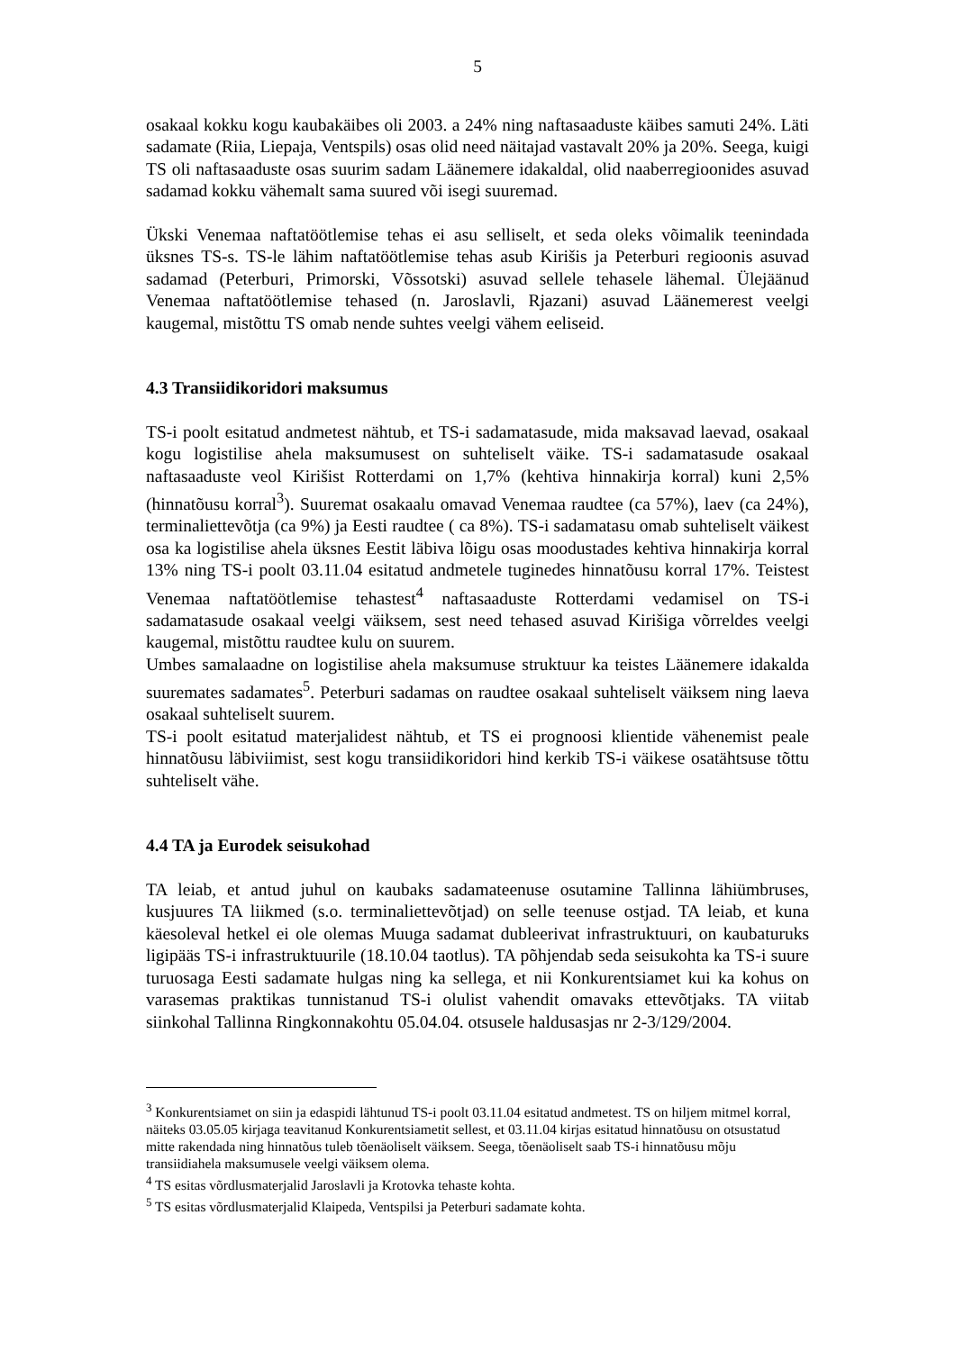5
osakaal kokku kogu kaubakäibes oli 2003. a 24% ning naftasaaduste käibes samuti 24%. Läti sadamate (Riia, Liepaja, Ventspils) osas olid need näitajad vastavalt 20% ja 20%. Seega, kuigi TS oli naftasaaduste osas suurim sadam Läänemere idakaldal, olid naaberregioonides asuvad sadamad kokku vähemalt sama suured või isegi suuremad.
Ükski Venemaa naftatöötlemise tehas ei asu selliselt, et seda oleks võimalik teenindada üksnes TS-s. TS-le lähim naftatöötlemise tehas asub Kirišis ja Peterburi regioonis asuvad sadamad (Peterburi, Primorski, Võssotski) asuvad sellele tehasele lähemal. Ülejäänud Venemaa naftatöötlemise tehased (n. Jaroslavli, Rjazani) asuvad Läänemerest veelgi kaugemal, mistõttu TS omab nende suhtes veelgi vähem eeliseid.
4.3 Transiidikoridori maksumus
TS-i poolt esitatud andmetest nähtub, et TS-i sadamatasude, mida maksavad laevad, osakaal kogu logistilise ahela maksumusest on suhteliselt väike. TS-i sadamatasude osakaal naftasaaduste veol Kirišist Rotterdami on 1,7% (kehtiva hinnakirja korral) kuni 2,5% (hinnatõusu korral<sup>3</sup>). Suuremat osakaalu omavad Venemaa raudtee (ca 57%), laev (ca 24%), terminaliettevõtja (ca 9%) ja Eesti raudtee ( ca 8%). TS-i sadamatasu omab suhteliselt väikest osa ka logistilise ahela üksnes Eestit läbiva lõigu osas moodustades kehtiva hinnakirja korral 13% ning TS-i poolt 03.11.04 esitatud andmetele tuginedes hinnatõusu korral 17%. Teistest Venemaa naftatöötlemise tehastest<sup>4</sup> naftasaaduste Rotterdami vedamisel on TS-i sadamatasude osakaal veelgi väiksem, sest need tehased asuvad Kirišiga võrreldes veelgi kaugemal, mistõttu raudtee kulu on suurem.
Umbes samalaadne on logistilise ahela maksumuse struktuur ka teistes Läänemere idakalda suuremates sadamates<sup>5</sup>. Peterburi sadamas on raudtee osakaal suhteliselt väiksem ning laeva osakaal suhteliselt suurem.
TS-i poolt esitatud materjalidest nähtub, et TS ei prognoosi klientide vähenemist peale hinnatõusu läbiviimist, sest kogu transiidikoridori hind kerkib TS-i väikese osatähtsuse tõttu suhteliselt vähe.
4.4 TA ja Eurodek seisukohad
TA leiab, et antud juhul on kaubaks sadamateenuse osutamine Tallinna lähiümbruses, kusjuures TA liikmed (s.o. terminaliettevõtjad) on selle teenuse ostjad. TA leiab, et kuna käesoleval hetkel ei ole olemas Muuga sadamat dubleerivat infrastruktuuri, on kaubaturuks ligipääs TS-i infrastruktuurile (18.10.04 taotlus). TA põhjendab seda seisukohta ka TS-i suure turuosaga Eesti sadamate hulgas ning ka sellega, et nii Konkurentsiamet kui ka kohus on varasemas praktikas tunnistanud TS-i olulist vahendit omavaks ettevõtjaks. TA viitab siinkohal Tallinna Ringkonnakohtu 05.04.04. otsusele haldusasjas nr 2-3/129/2004.
<sup>3</sup> Konkurentsiamet on siin ja edaspidi lähtunud TS-i poolt 03.11.04 esitatud andmetest. TS on hiljem mitmel korral, näiteks 03.05.05 kirjaga teavitanud Konkurentsiametit sellest, et 03.11.04 kirjas esitatud hinnatõusu on otsustatud mitte rakendada ning hinnatõus tuleb tõenäoliselt väiksem. Seega, tõenäoliselt saab TS-i hinnatõusu mõju transiidiahela maksumusele veelgi väiksem olema.
<sup>4</sup> TS esitas võrdlusmaterjalid Jaroslavli ja Krotovka tehaste kohta.
<sup>5</sup> TS esitas võrdlusmaterjalid Klaipeda, Ventspilsi ja Peterburi sadamate kohta.